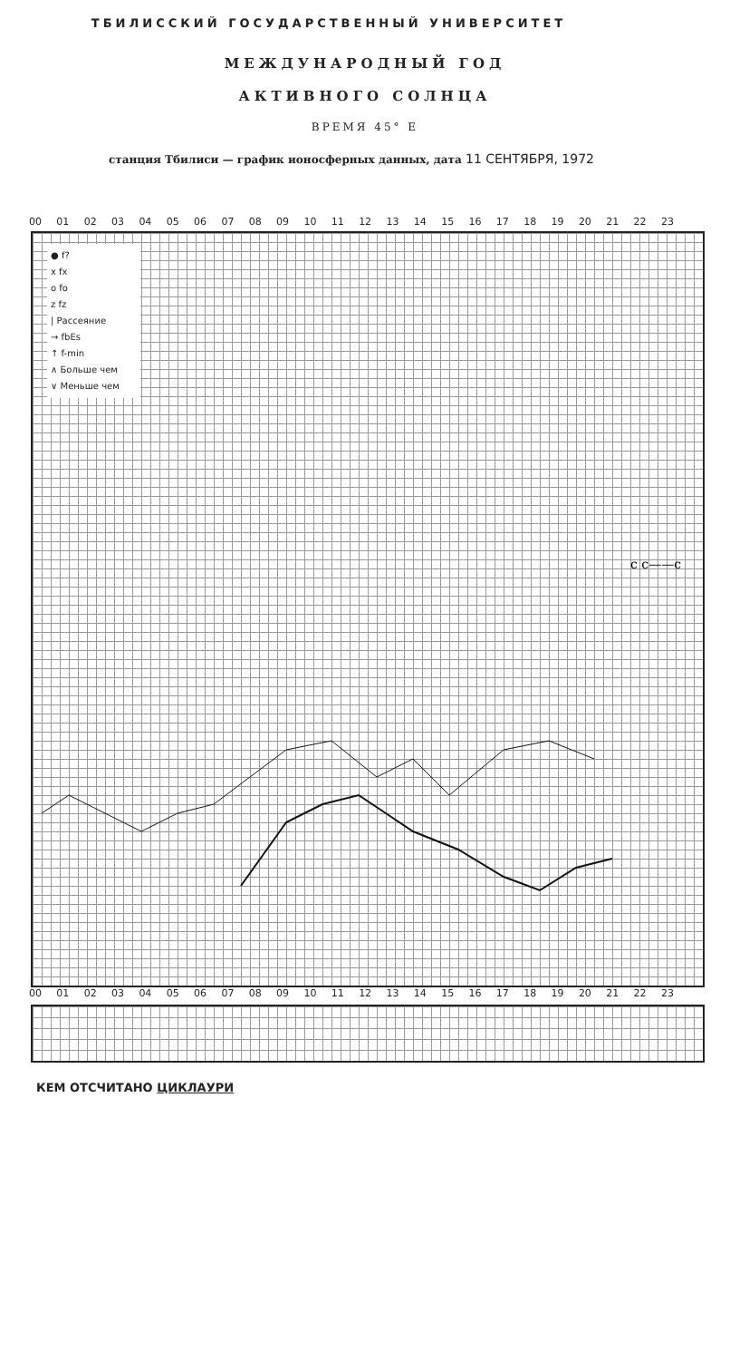ТБИЛИССКИЙ ГОСУДАРСТВЕННЫЙ УНИВЕРСИТЕТ
МЕЖДУНАРОДНЫЙ ГОД
АКТИВНОГО СОЛНЦА
ВРЕМЯ 45° E
станция Тбилиси — график ионосферных данных, дата 11 СЕНТЯБРЯ, 1972
00 01 02 03 04 05 06 07 08 09 10 11 12 13 14 15 16 17 18 19 20 21 22 23
● f?
x fx
o fo
z fz
| Рассеяние
→ fbEs
↑ f-min
∧ Больше чем
∨ Меньше чем
c c——c
00 01 02 03 04 05 06 07 08 09 10 11 12 13 14 15 16 17 18 19 20 21 22 23
КЕМ ОТСЧИТАНО ЦИКЛАУРИ